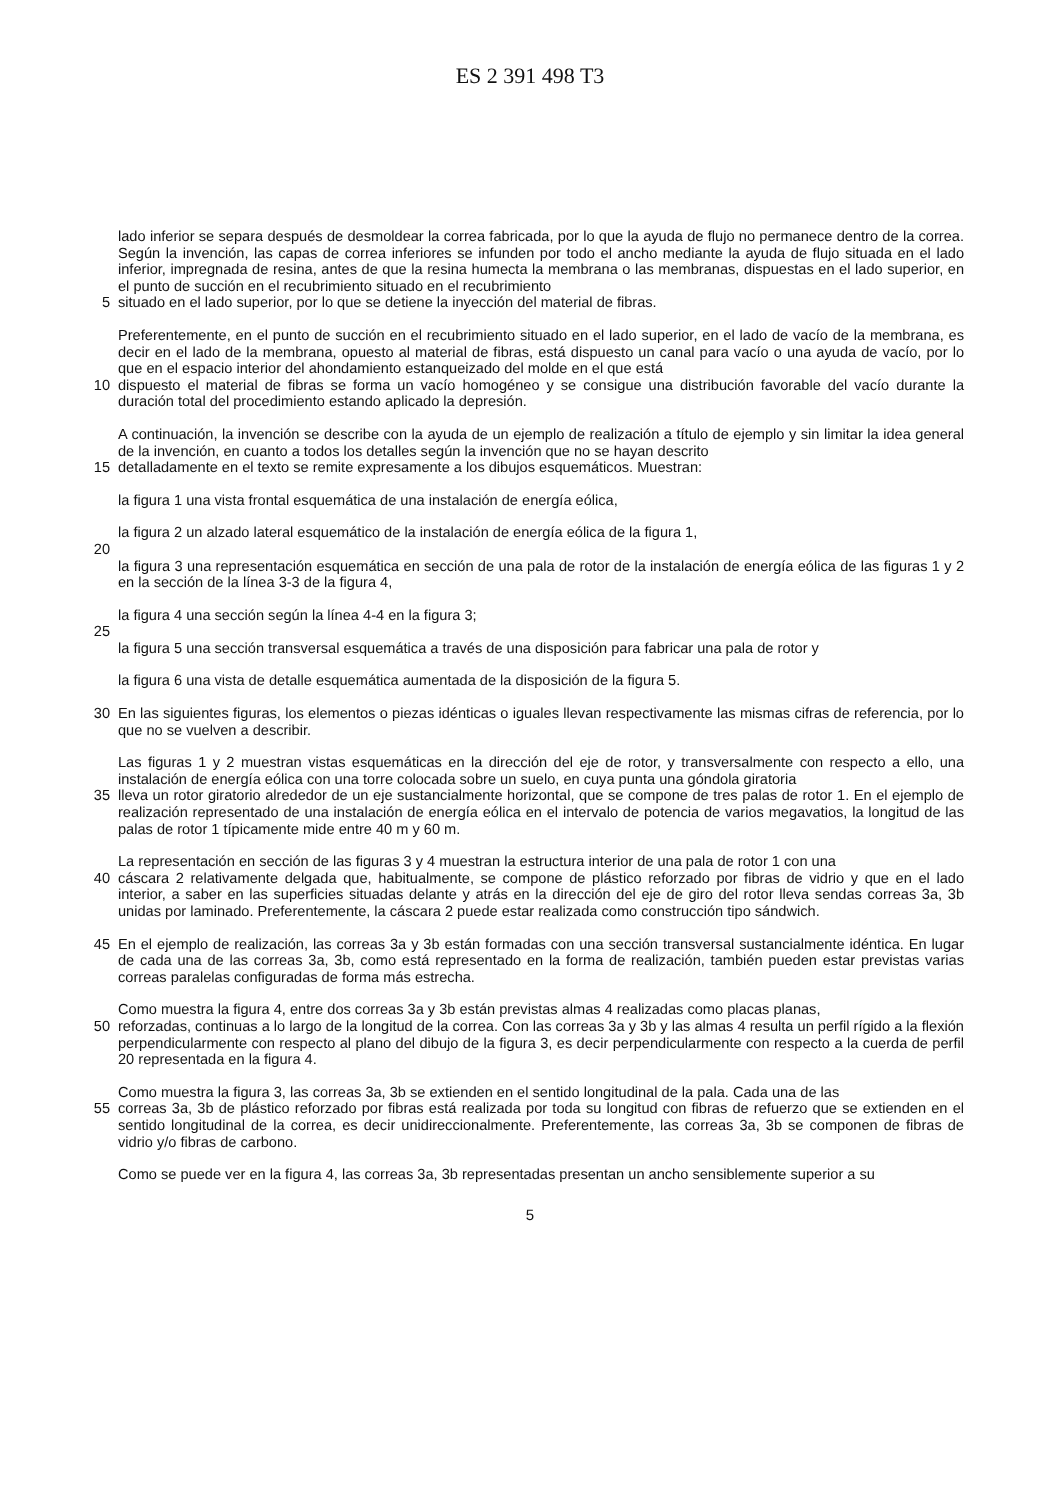ES 2 391 498 T3
lado inferior se separa después de desmoldear la correa fabricada, por lo que la ayuda de flujo no permanece dentro de la correa. Según la invención, las capas de correa inferiores se infunden por todo el ancho mediante la ayuda de flujo situada en el lado inferior, impregnada de resina, antes de que la resina humecta la membrana o las membranas, dispuestas en el lado superior, en el punto de succión en el recubrimiento situado en el recubrimiento
5 situado en el lado superior, por lo que se detiene la inyección del material de fibras.
Preferentemente, en el punto de succión en el recubrimiento situado en el lado superior, en el lado de vacío de la membrana, es decir en el lado de la membrana, opuesto al material de fibras, está dispuesto un canal para vacío o una ayuda de vacío, por lo que en el espacio interior del ahondamiento estanqueizado del molde en el que está
10 dispuesto el material de fibras se forma un vacío homogéneo y se consigue una distribución favorable del vacío durante la duración total del procedimiento estando aplicado la depresión.
A continuación, la invención se describe con la ayuda de un ejemplo de realización a título de ejemplo y sin limitar la idea general de la invención, en cuanto a todos los detalles según la invención que no se hayan descrito
15 detalladamente en el texto se remite expresamente a los dibujos esquemáticos. Muestran:
la figura 1 una vista frontal esquemática de una instalación de energía eólica,
la figura 2 un alzado lateral esquemático de la instalación de energía eólica de la figura 1,
20
la figura 3 una representación esquemática en sección de una pala de rotor de la instalación de energía eólica de las figuras 1 y 2 en la sección de la línea 3-3 de la figura 4,
la figura 4 una sección según la línea 4-4 en la figura 3;
25
la figura 5 una sección transversal esquemática a través de una disposición para fabricar una pala de rotor y
la figura 6 una vista de detalle esquemática aumentada de la disposición de la figura 5.
30 En las siguientes figuras, los elementos o piezas idénticas o iguales llevan respectivamente las mismas cifras de referencia, por lo que no se vuelven a describir.
Las figuras 1 y 2 muestran vistas esquemáticas en la dirección del eje de rotor, y transversalmente con respecto a ello, una instalación de energía eólica con una torre colocada sobre un suelo, en cuya punta una góndola giratoria
35 lleva un rotor giratorio alrededor de un eje sustancialmente horizontal, que se compone de tres palas de rotor 1. En el ejemplo de realización representado de una instalación de energía eólica en el intervalo de potencia de varios megavatios, la longitud de las palas de rotor 1 típicamente mide entre 40 m y 60 m.
La representación en sección de las figuras 3 y 4 muestran la estructura interior de una pala de rotor 1 con una
40 cáscara 2 relativamente delgada que, habitualmente, se compone de plástico reforzado por fibras de vidrio y que en el lado interior, a saber en las superficies situadas delante y atrás en la dirección del eje de giro del rotor lleva sendas correas 3a, 3b unidas por laminado. Preferentemente, la cáscara 2 puede estar realizada como construcción tipo sándwich.
45 En el ejemplo de realización, las correas 3a y 3b están formadas con una sección transversal sustancialmente idéntica. En lugar de cada una de las correas 3a, 3b, como está representado en la forma de realización, también pueden estar previstas varias correas paralelas configuradas de forma más estrecha.
Como muestra la figura 4, entre dos correas 3a y 3b están previstas almas 4 realizadas como placas planas,
50 reforzadas, continuas a lo largo de la longitud de la correa. Con las correas 3a y 3b y las almas 4 resulta un perfil rígido a la flexión perpendicularmente con respecto al plano del dibujo de la figura 3, es decir perpendicularmente con respecto a la cuerda de perfil 20 representada en la figura 4.
Como muestra la figura 3, las correas 3a, 3b se extienden en el sentido longitudinal de la pala. Cada una de las
55 correas 3a, 3b de plástico reforzado por fibras está realizada por toda su longitud con fibras de refuerzo que se extienden en el sentido longitudinal de la correa, es decir unidireccionalmente. Preferentemente, las correas 3a, 3b se componen de fibras de vidrio y/o fibras de carbono.
Como se puede ver en la figura 4, las correas 3a, 3b representadas presentan un ancho sensiblemente superior a su
5